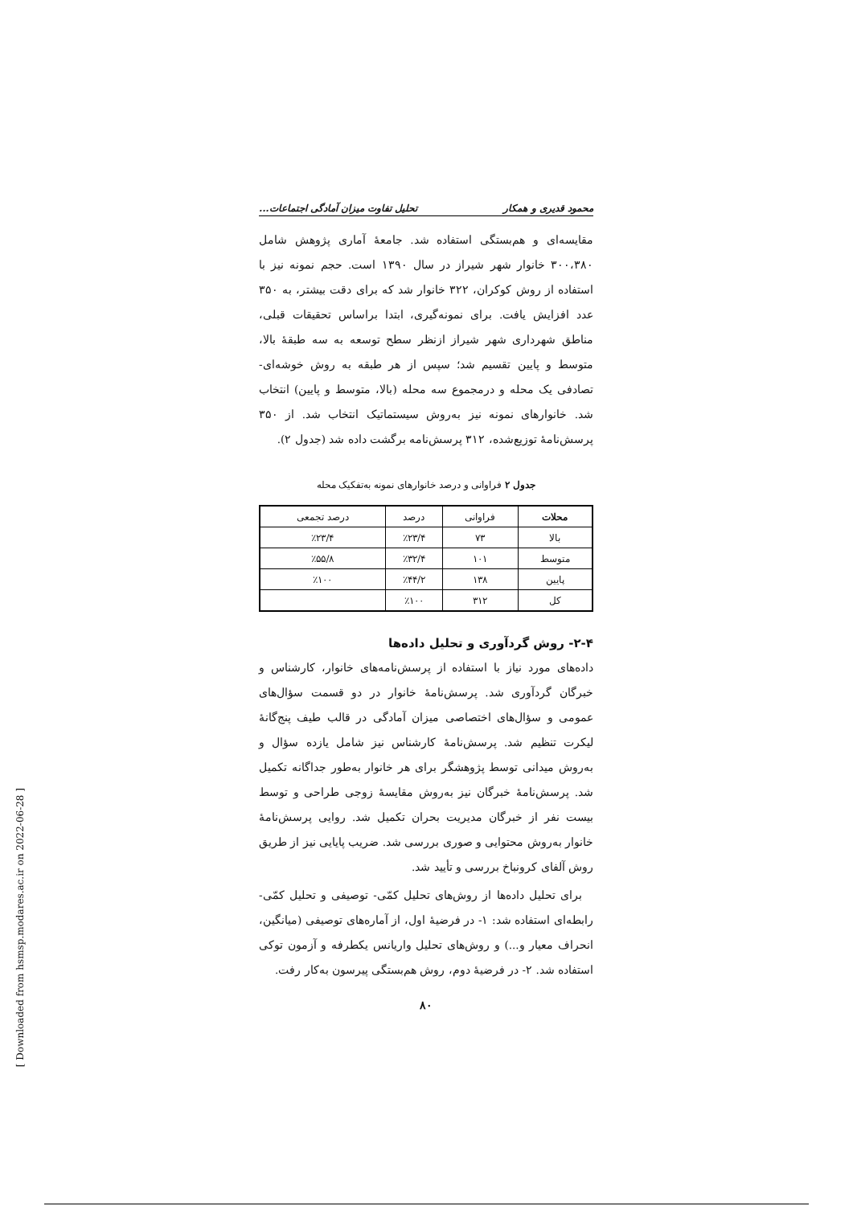محمود قدیری و همکار تحلیل تفاوت میزان آمادگی اجتماعات...
مقایسه‌ای و هم‌بستگی استفاده شد. جامعهٔ آماری پژوهش شامل ۳۰۰،۳۸۰ خانوار شهر شیراز در سال ۱۳۹۰ است. حجم نمونه نیز با استفاده از روش کوکران، ۳۲۲ خانوار شد که برای دقت بیشتر، به ۳۵۰ عدد افزایش یافت. برای نمونه‌گیری، ابتدا براساس تحقیقات قبلی، مناطق شهرداری شهر شیراز ازنظر سطح توسعه به سه طبقهٔ بالا، متوسط و پایین تقسیم شد؛ سپس از هر طبقه به روش خوشه‌ای- تصادفی یک محله و درمجموع سه محله (بالا، متوسط و پایین) انتخاب شد. خانوارهای نمونه نیز به‌روش سیستماتیک انتخاب شد. از ۳۵۰ پرسش‌نامهٔ توزیع‌شده، ۳۱۲ پرسش‌نامه برگشت داده شد (جدول ۲).
جدول ۲ فراوانی و درصد خانوارهای نمونه به‌تفکیک محله
| محلات | فراوانی | درصد | درصد تجمعی |
| --- | --- | --- | --- |
| بالا | ۷۳ | ٪۲۳/۴ | ٪۲۳/۴ |
| متوسط | ۱۰۱ | ٪۳۲/۴ | ٪۵۵/۸ |
| پایین | ۱۳۸ | ٪۴۴/۲ | ٪۱۰۰ |
| کل | ۳۱۲ | ٪۱۰۰ | |
۲-۴- روش گردآوری و تحلیل داده‌ها
داده‌های مورد نیاز با استفاده از پرسش‌نامه‌های خانوار، کارشناس و خبرگان گردآوری شد. پرسش‌نامهٔ خانوار در دو قسمت سؤال‌های عمومی و سؤال‌های اختصاصی میزان آمادگی در قالب طیف پنج‌گانهٔ لیکرت تنظیم شد. پرسش‌نامهٔ کارشناس نیز شامل یازده سؤال و به‌روش میدانی توسط پژوهشگر برای هر خانوار به‌طور جداگانه تکمیل شد. پرسش‌نامهٔ خبرگان نیز به‌روش مقایسهٔ زوجی طراحی و توسط بیست نفر از خبرگان مدیریت بحران تکمیل شد. روایی پرسش‌نامهٔ خانوار به‌روش محتوایی و صوری بررسی شد. ضریب پایایی نیز از طریق روش آلفای کرونباخ بررسی و تأیید شد.
برای تحلیل داده‌ها از روش‌های تحلیل کمّی- توصیفی و تحلیل کمّی- رابطه‌ای استفاده شد: ۱- در فرضیهٔ اول، از آماره‌های توصیفی (میانگین، انحراف معیار و...) و روش‌های تحلیل واریانس یکطرفه و آزمون توکی استفاده شد. ۲- در فرضیهٔ دوم، روش هم‌بستگی پیرسون به‌کار رفت.
۸۰
[ Downloaded from hsmsp.modares.ac.ir on 2022-06-28 ]